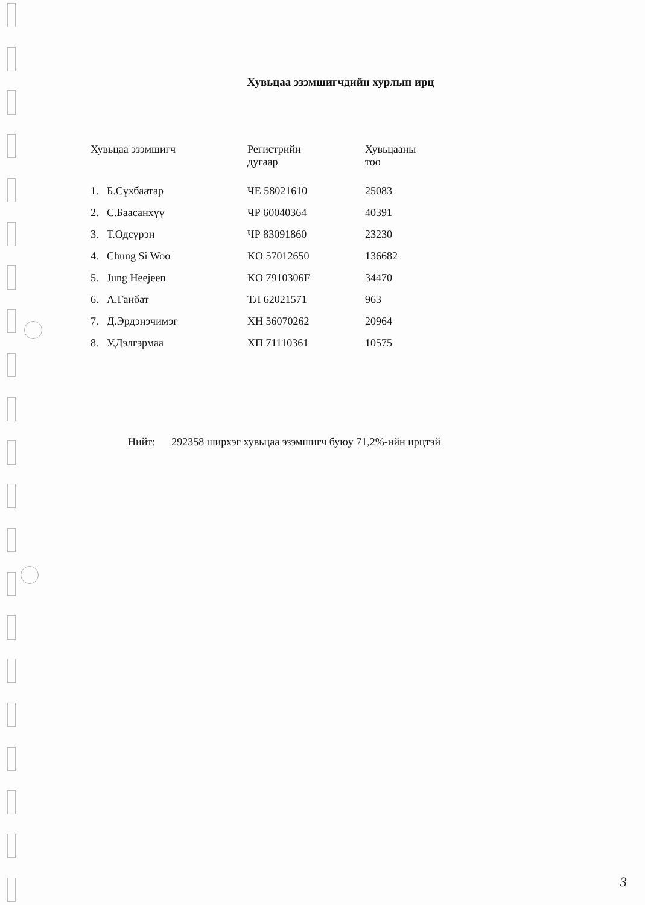Хувьцаа эзэмшигчдийн хурлын ирц
| Хувьцаа эзэмшигч | Регистрийн дугаар | Хувьцааны тоо |
| --- | --- | --- |
| 1. Б.Сүхбаатар | ЧЕ 58021610 | 25083 |
| 2. С.Баасанхүү | ЧР 60040364 | 40391 |
| 3. Т.Одсүрэн | ЧР 83091860 | 23230 |
| 4. Chung Si Woo | KO 57012650 | 136682 |
| 5. Jung Heejeen | KO 7910306F | 34470 |
| 6. А.Ганбат | ТЛ 62021571 | 963 |
| 7. Д.Эрдэнэчимэг | ХН 56070262 | 20964 |
| 8. У.Дэлгэрмаа | ХП 71110361 | 10575 |
Нийт: 292358 ширхэг хувьцаа эзэмшигч буюу 71,2%-ийн ирцтэй
3